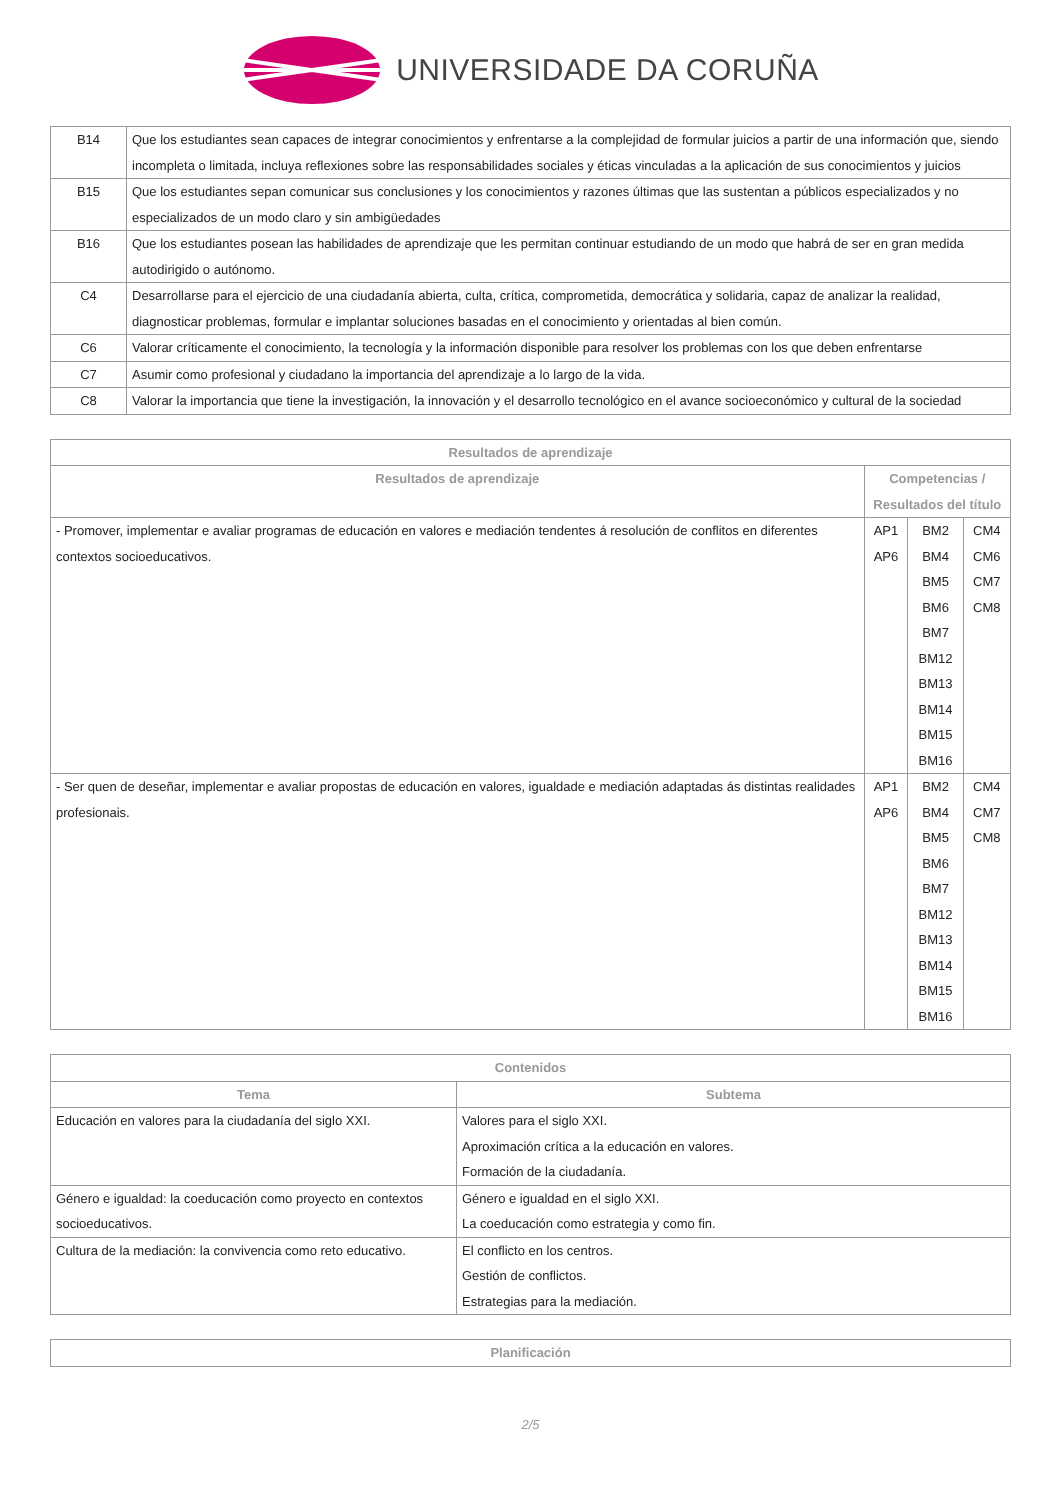UNIVERSIDADE DA CORUÑA
| B14 | Que los estudiantes sean capaces de integrar conocimientos y enfrentarse a la complejidad de formular juicios a partir de una información que, siendo incompleta o limitada, incluya reflexiones sobre las responsabilidades sociales y éticas vinculadas a la aplicación de sus conocimientos y juicios |
| B15 | Que los estudiantes sepan comunicar sus conclusiones y los conocimientos y razones últimas que las sustentan a públicos especializados y no especializados de un modo claro y sin ambigüedades |
| B16 | Que los estudiantes posean las habilidades de aprendizaje que les permitan continuar estudiando de un modo que habrá de ser en gran medida autodirigido o autónomo. |
| C4 | Desarrollarse para el ejercicio de una ciudadanía abierta, culta, crítica, comprometida, democrática y solidaria, capaz de analizar la realidad, diagnosticar problemas, formular e implantar soluciones basadas en el conocimiento y orientadas al bien común. |
| C6 | Valorar críticamente el conocimiento, la tecnología y la información disponible para resolver los problemas con los que deben enfrentarse |
| C7 | Asumir como profesional y ciudadano la importancia del aprendizaje a lo largo de la vida. |
| C8 | Valorar la importancia que tiene la investigación, la innovación y el desarrollo tecnológico en el avance socioeconómico y cultural de la sociedad |
| Resultados de aprendizaje | | | |
| --- | --- | --- | --- |
| Resultados de aprendizaje | Competencias / Resultados del título | | |
| - Promover, implementar e avaliar programas de educación en valores e mediación tendentes á resolución de conflitos en diferentes contextos socioeducativos. | AP1 AP6 | BM2 BM4 BM5 BM6 BM7 BM12 BM13 BM14 BM15 BM16 | CM4 CM6 CM7 CM8 |
| - Ser quen de deseñar, implementar e avaliar propostas de educación en valores, igualdade e mediación adaptadas ás distintas realidades profesionais. | AP1 AP6 | BM2 BM4 BM5 BM6 BM7 BM12 BM13 BM14 BM15 BM16 | CM4 CM7 CM8 |
| Contenidos | |
| --- | --- |
| Tema | Subtema |
| Educación en valores para la ciudadanía del siglo XXI. | Valores para el siglo XXI. Aproximación crítica a la educación en valores. Formación de la ciudadanía. |
| Género e igualdad: la coeducación como proyecto en contextos socioeducativos. | Género e igualdad en el siglo XXI. La coeducación como estrategia y como fin. |
| Cultura de la mediación: la convivencia como reto educativo. | El conflicto en los centros. Gestión de conflictos. Estrategias para la mediación. |
| Planificación |
| --- |
2/5